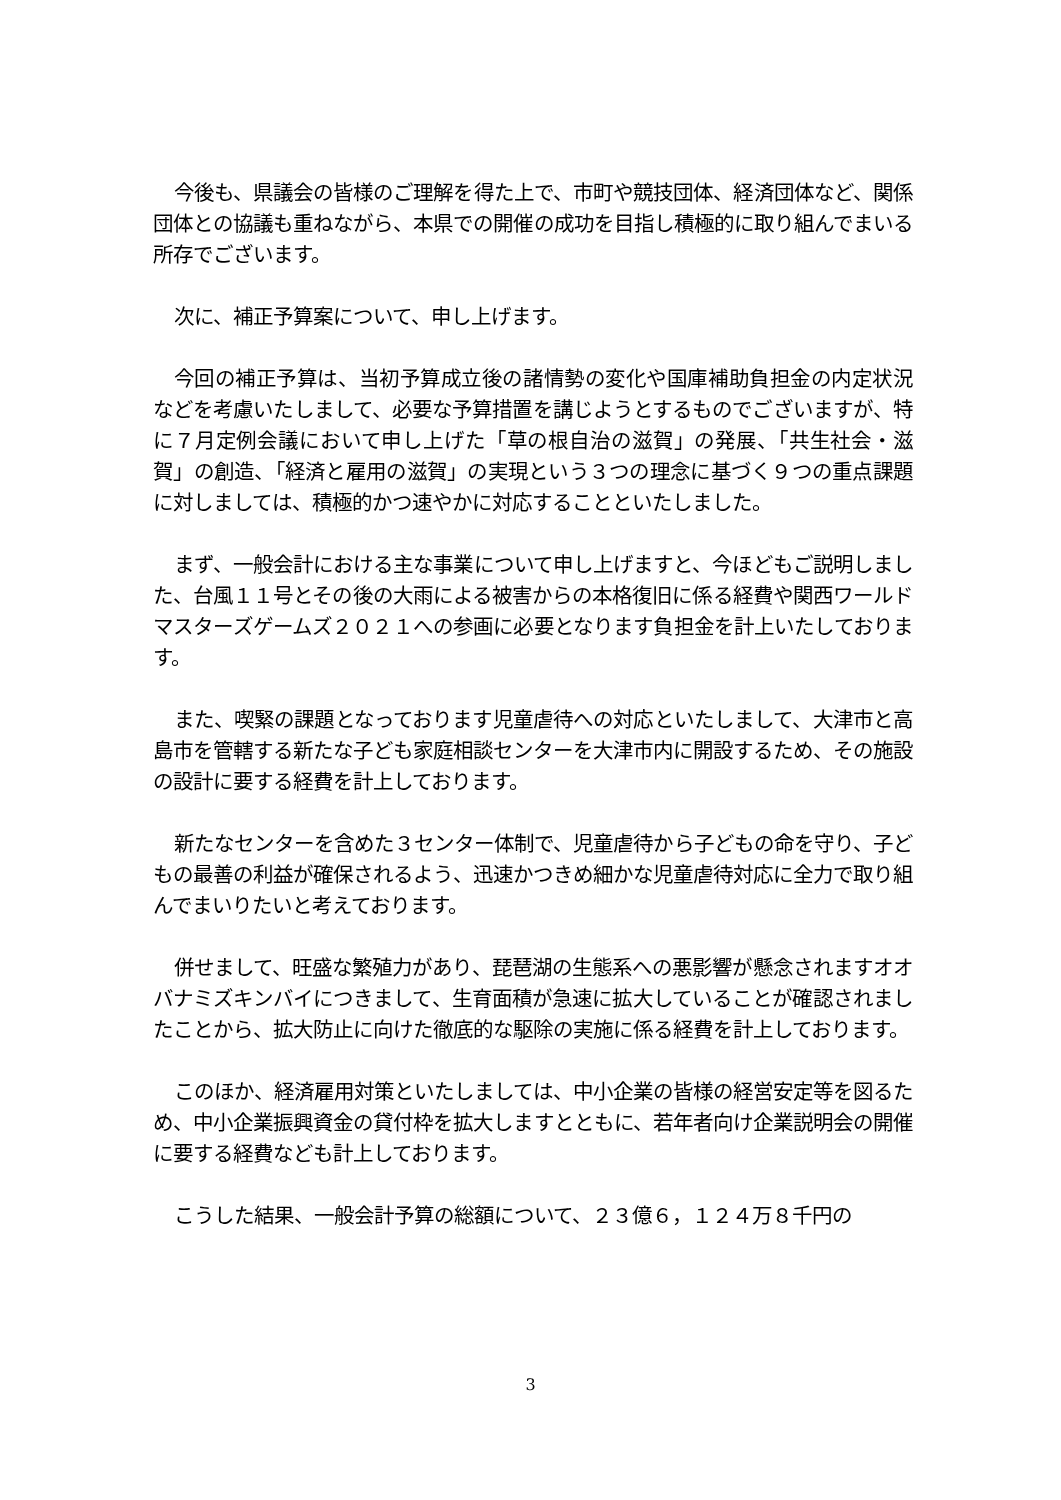今後も、県議会の皆様のご理解を得た上で、市町や競技団体、経済団体など、関係団体との協議も重ねながら、本県での開催の成功を目指し積極的に取り組んでまいる所存でございます。
次に、補正予算案について、申し上げます。
今回の補正予算は、当初予算成立後の諸情勢の変化や国庫補助負担金の内定状況などを考慮いたしまして、必要な予算措置を講じようとするものでございますが、特に７月定例会議において申し上げた「草の根自治の滋賀」の発展、「共生社会・滋賀」の創造、「経済と雇用の滋賀」の実現という３つの理念に基づく９つの重点課題に対しましては、積極的かつ速やかに対応することといたしました。
まず、一般会計における主な事業について申し上げますと、今ほどもご説明しました、台風１１号とその後の大雨による被害からの本格復旧に係る経費や関西ワールドマスターズゲームズ２０２１への参画に必要となります負担金を計上いたしております。
また、喫緊の課題となっております児童虐待への対応といたしまして、大津市と高島市を管轄する新たな子ども家庭相談センターを大津市内に開設するため、その施設の設計に要する経費を計上しております。
新たなセンターを含めた３センター体制で、児童虐待から子どもの命を守り、子どもの最善の利益が確保されるよう、迅速かつきめ細かな児童虐待対応に全力で取り組んでまいりたいと考えております。
併せまして、旺盛な繁殖力があり、琵琶湖の生態系への悪影響が懸念されますオオバナミズキンバイにつきまして、生育面積が急速に拡大していることが確認されましたことから、拡大防止に向けた徹底的な駆除の実施に係る経費を計上しております。
このほか、経済雇用対策といたしましては、中小企業の皆様の経営安定等を図るため、中小企業振興資金の貸付枠を拡大しますとともに、若年者向け企業説明会の開催に要する経費なども計上しております。
こうした結果、一般会計予算の総額について、２３億６，１２４万８千円の
3